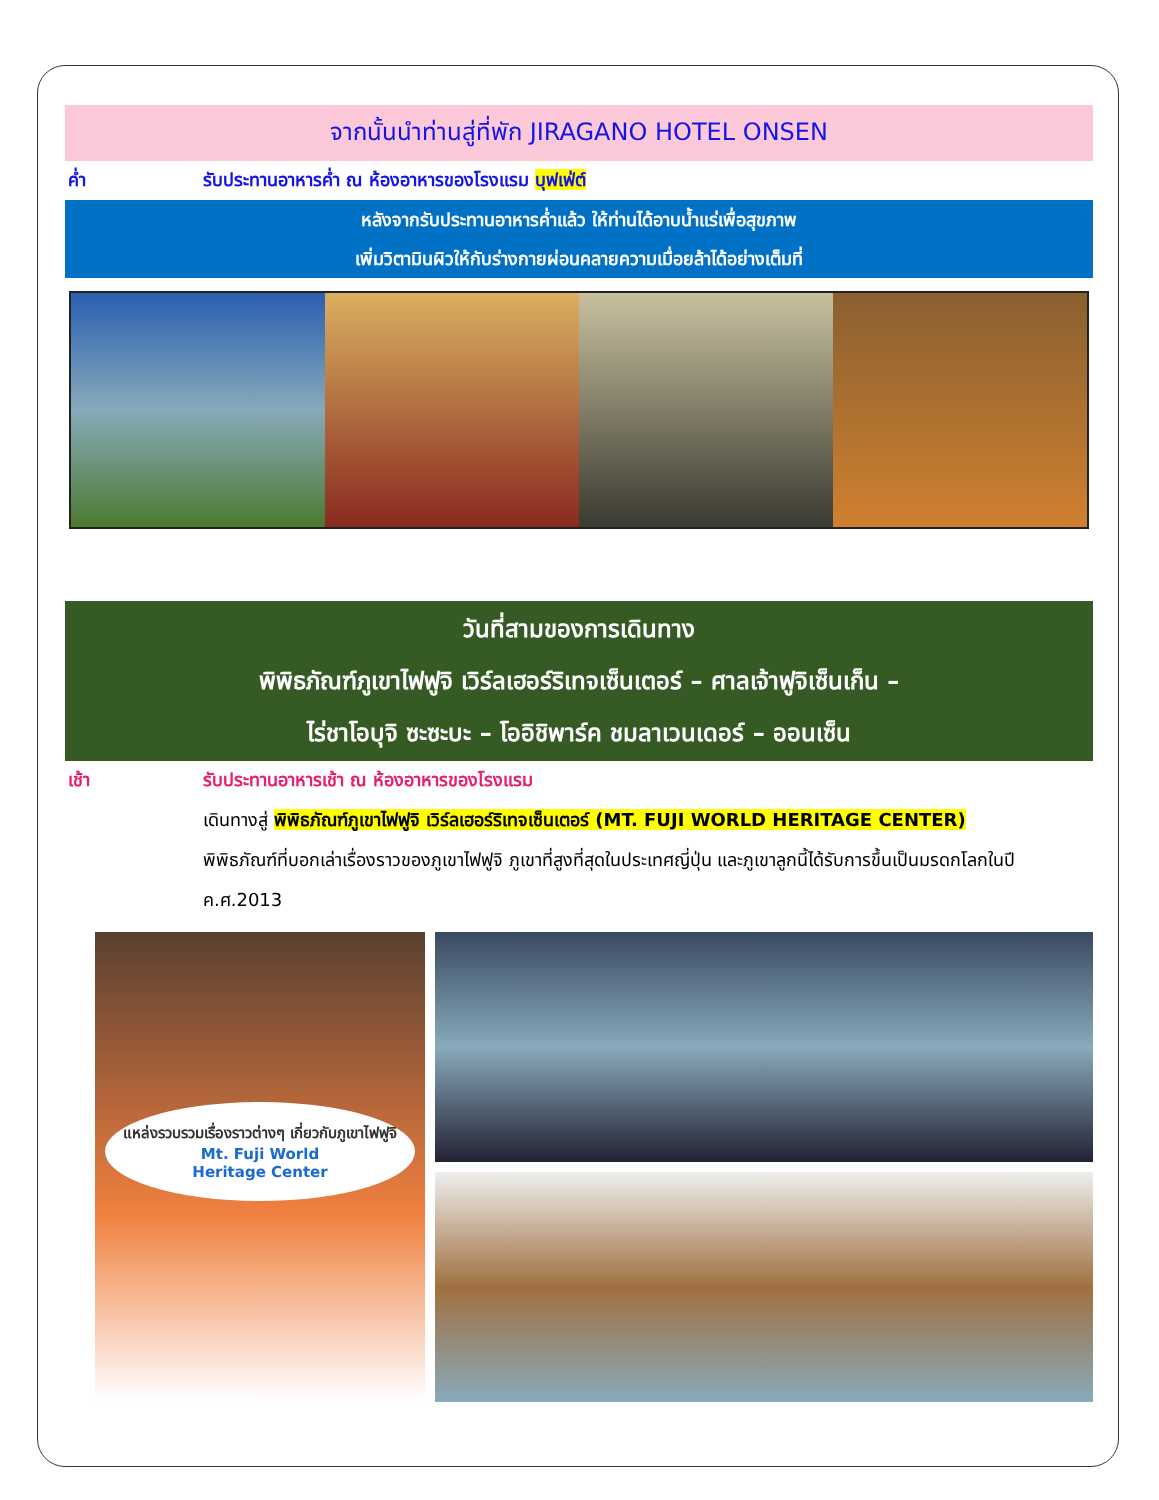จากนั้นนำท่านสู่ที่พัก JIRAGANO HOTEL ONSEN
ค่ำ รับประทานอาหารค่ำ ณ ห้องอาหารของโรงแรม บุฟเฟ่ต์
หลังจากรับประทานอาหารค่ำแล้ว ให้ท่านได้อาบน้ำแร่เพื่อสุขภาพ
เพิ่มวิตามินผิวให้กับร่างกายผ่อนคลายความเมื่อยล้าได้อย่างเต็มที่
วันที่สามของการเดินทาง
พิพิธภัณฑ์ภูเขาไฟฟูจิ เวิร์ลเฮอร์ริเทจเซ็นเตอร์ – ศาลเจ้าฟูจิเซ็นเก็น –
ไร่ชาโอบุจิ ซะซะบะ – โออิชิพาร์ค ชมลาเวนเดอร์ – ออนเซ็น
เช้า รับประทานอาหารเช้า ณ ห้องอาหารของโรงแรม
เดินทางสู่ พิพิธภัณฑ์ภูเขาไฟฟูจิ เวิร์ลเฮอร์ริเทจเซ็นเตอร์ (MT. FUJI WORLD HERITAGE CENTER)
พิพิธภัณฑ์ที่บอกเล่าเรื่องราวของภูเขาไฟฟูจิ ภูเขาที่สูงที่สุดในประเทศญี่ปุ่น และภูเขาลูกนี้ได้รับการขึ้นเป็นมรดกโลกในปี ค.ศ.2013
แหล่งรวบรวมเรื่องราวต่างๆ เกี่ยวกับภูเขาไฟฟูจิ
Mt. Fuji World
Heritage Center